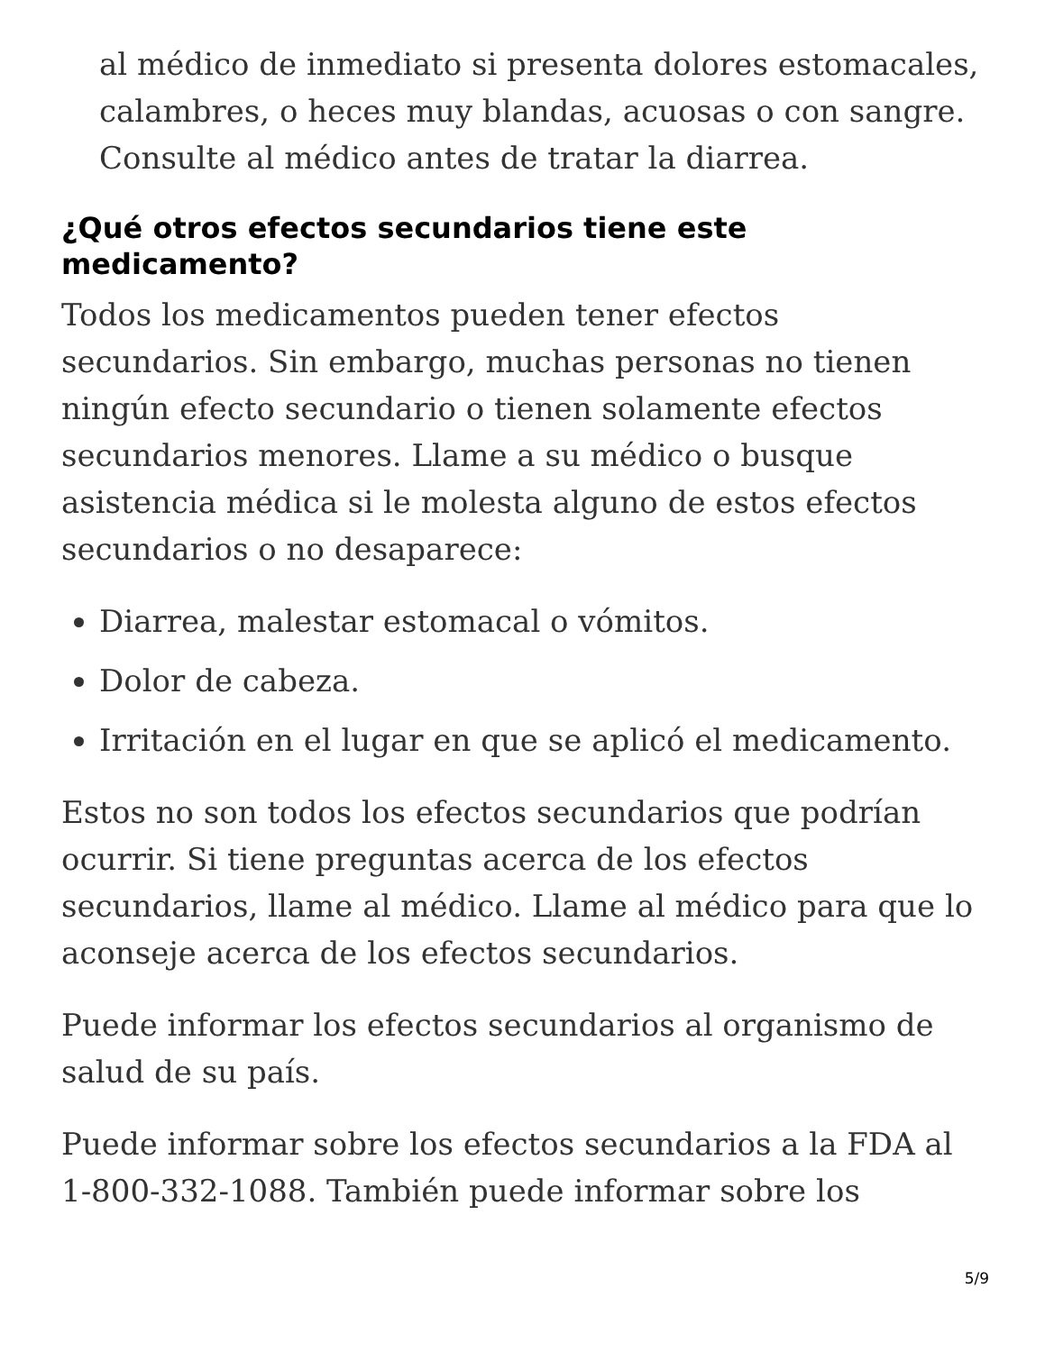al médico de inmediato si presenta dolores estomacales, calambres, o heces muy blandas, acuosas o con sangre. Consulte al médico antes de tratar la diarrea.
¿Qué otros efectos secundarios tiene este medicamento?
Todos los medicamentos pueden tener efectos secundarios. Sin embargo, muchas personas no tienen ningún efecto secundario o tienen solamente efectos secundarios menores. Llame a su médico o busque asistencia médica si le molesta alguno de estos efectos secundarios o no desaparece:
Diarrea, malestar estomacal o vómitos.
Dolor de cabeza.
Irritación en el lugar en que se aplicó el medicamento.
Estos no son todos los efectos secundarios que podrían ocurrir. Si tiene preguntas acerca de los efectos secundarios, llame al médico. Llame al médico para que lo aconseje acerca de los efectos secundarios.
Puede informar los efectos secundarios al organismo de salud de su país.
Puede informar sobre los efectos secundarios a la FDA al 1-800-332-1088. También puede informar sobre los
5/9